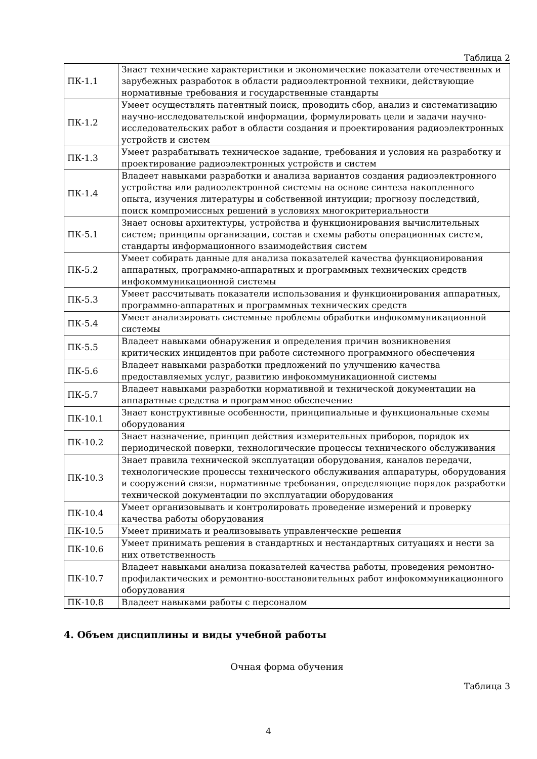Таблица 2
| ПК-1.1 | Знает технические характеристики и экономические показатели отечественных и зарубежных разработок в области радиоэлектронной техники, действующие нормативные требования и государственные стандарты |
| ПК-1.2 | Умеет осуществлять патентный поиск, проводить сбор, анализ и систематизацию научно-исследовательской информации, формулировать цели и задачи научно-исследовательских работ в области создания и проектирования радиоэлектронных устройств и систем |
| ПК-1.3 | Умеет разрабатывать техническое задание, требования и условия на разработку и проектирование радиоэлектронных устройств и систем |
| ПК-1.4 | Владеет навыками разработки и анализа вариантов создания радиоэлектронного устройства или радиоэлектронной системы на основе синтеза накопленного опыта, изучения литературы и собственной интуиции; прогнозу последствий, поиск компромиссных решений в условиях многокритериальности |
| ПК-5.1 | Знает основы архитектуры, устройства и функционирования вычислительных систем; принципы организации, состав и схемы работы операционных систем, стандарты информационного взаимодействия систем |
| ПК-5.2 | Умеет собирать данные для анализа показателей качества функционирования аппаратных, программно-аппаратных и программных технических средств инфокоммуникационной системы |
| ПК-5.3 | Умеет рассчитывать показатели использования и функционирования аппаратных, программно-аппаратных и программных технических средств |
| ПК-5.4 | Умеет анализировать системные проблемы обработки инфокоммуникационной системы |
| ПК-5.5 | Владеет навыками обнаружения и определения причин возникновения критических инцидентов при работе системного программного обеспечения |
| ПК-5.6 | Владеет навыками разработки предложений по улучшению качества предоставляемых услуг, развитию инфокоммуникационной системы |
| ПК-5.7 | Владеет навыками разработки нормативной и технической документации на аппаратные средства и программное обеспечение |
| ПК-10.1 | Знает конструктивные особенности, принципиальные и функциональные схемы оборудования |
| ПК-10.2 | Знает назначение, принцип действия измерительных приборов, порядок их периодической поверки, технологические процессы технического обслуживания |
| ПК-10.3 | Знает правила технической эксплуатации оборудования, каналов передачи, технологические процессы технического обслуживания аппаратуры, оборудования и сооружений связи, нормативные требования, определяющие порядок разработки технической документации по эксплуатации оборудования |
| ПК-10.4 | Умеет организовывать и контролировать проведение измерений и проверку качества работы оборудования |
| ПК-10.5 | Умеет принимать и реализовывать управленческие решения |
| ПК-10.6 | Умеет принимать решения в стандартных и нестандартных ситуациях и нести за них ответственность |
| ПК-10.7 | Владеет навыками анализа показателей качества работы, проведения ремонтно-профилактических и ремонтно-восстановительных работ инфокоммуникационного оборудования |
| ПК-10.8 | Владеет навыками работы с персоналом |
4. Объем дисциплины и виды учебной работы
Очная форма обучения
Таблица 3
4